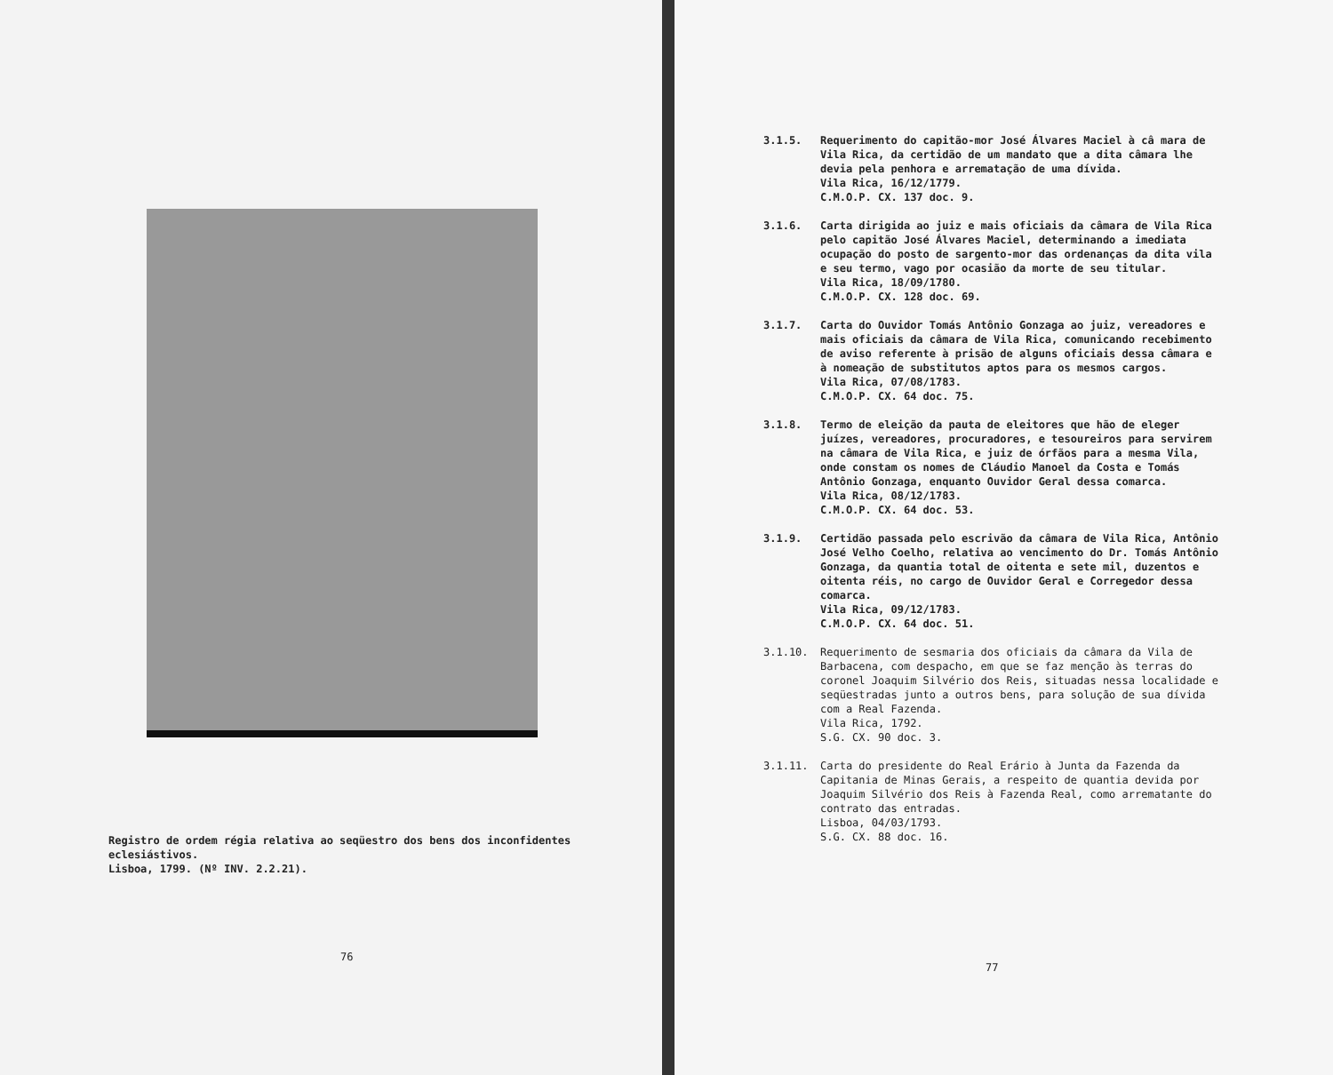Registro de ordem régia relativa ao seqüestro dos bens dos inconfidentes eclesiástivos.
Lisboa, 1799. (Nº INV. 2.2.21).
76
3.1.5. Requerimento do capitão-mor José Álvares Maciel à câ mara de Vila Rica, da certidão de um mandato que a dita câmara lhe devia pela penhora e arrematação de uma dívida.
Vila Rica, 16/12/1779.
C.M.O.P. CX. 137 doc. 9.
3.1.6. Carta dirigida ao juiz e mais oficiais da câmara de Vila Rica pelo capitão José Álvares Maciel, determinando a imediata ocupação do posto de sargento-mor das ordenanças da dita vila e seu termo, vago por ocasião da morte de seu titular.
Vila Rica, 18/09/1780.
C.M.O.P. CX. 128 doc. 69.
3.1.7. Carta do Ouvidor Tomás Antônio Gonzaga ao juiz, vereadores e mais oficiais da câmara de Vila Rica, comunicando recebimento de aviso referente à prisão de alguns oficiais dessa câmara e à nomeação de substitutos aptos para os mesmos cargos.
Vila Rica, 07/08/1783.
C.M.O.P. CX. 64 doc. 75.
3.1.8. Termo de eleição da pauta de eleitores que hão de eleger juízes, vereadores, procuradores, e tesoureiros para servirem na câmara de Vila Rica, e juiz de órfãos para a mesma Vila, onde constam os nomes de Cláudio Manoel da Costa e Tomás Antônio Gonzaga, enquanto Ouvidor Geral dessa comarca.
Vila Rica, 08/12/1783.
C.M.O.P. CX. 64 doc. 53.
3.1.9. Certidão passada pelo escrivão da câmara de Vila Rica, Antônio José Velho Coelho, relativa ao vencimento do Dr. Tomás Antônio Gonzaga, da quantia total de oitenta e sete mil, duzentos e oitenta réis, no cargo de Ouvidor Geral e Corregedor dessa comarca.
Vila Rica, 09/12/1783.
C.M.O.P. CX. 64 doc. 51.
3.1.10. Requerimento de sesmaria dos oficiais da câmara da Vila de Barbacena, com despacho, em que se faz menção às terras do coronel Joaquim Silvério dos Reis, situadas nessa localidade e seqüestradas junto a outros bens, para solução de sua dívida com a Real Fazenda.
Vila Rica, 1792.
S.G. CX. 90 doc. 3.
3.1.11. Carta do presidente do Real Erário à Junta da Fazenda da Capitania de Minas Gerais, a respeito de quantia devida por Joaquim Silvério dos Reis à Fazenda Real, como arrematante do contrato das entradas.
Lisboa, 04/03/1793.
S.G. CX. 88 doc. 16.
77